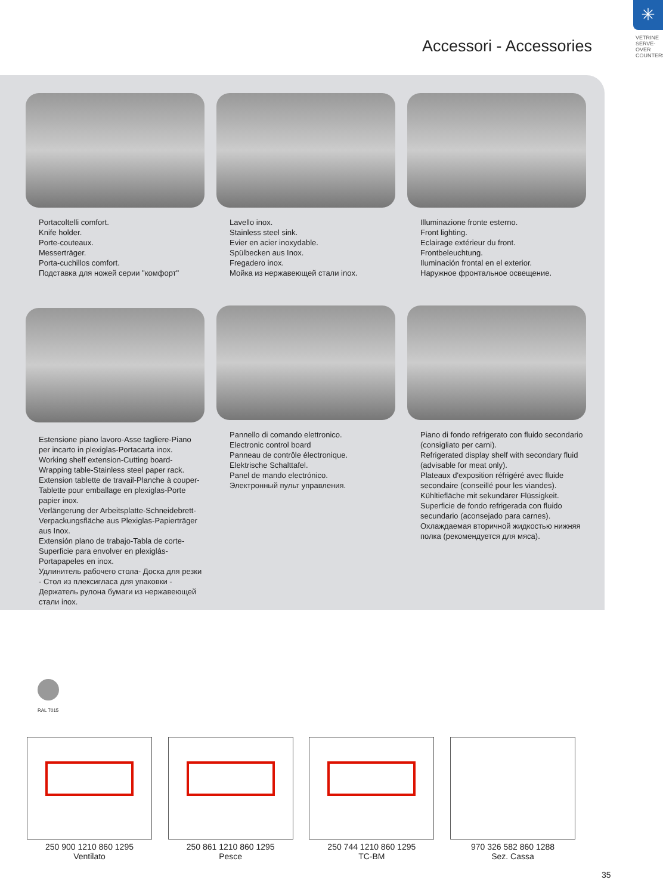✳
VETRINE SERVE-OVER COUNTERS
Accessori - Accessories
Portacoltelli comfort.
Knife holder.
Porte-couteaux.
Messerträger.
Porta-cuchillos comfort.
Подставка для ножей серии "комфорт"
Lavello inox.
Stainless steel sink.
Evier en acier inoxydable.
Spülbecken aus Inox.
Fregadero inox.
Мойка из нержавеющей стали inox.
Illuminazione fronte esterno.
Front lighting.
Eclairage extérieur du front.
Frontbeleuchtung.
Iluminación frontal en el exterior.
Наружное фронтальное освещение.
Estensione piano lavoro-Asse tagliere-Piano per incarto in plexiglas-Portacarta inox.
Working shelf extension-Cutting board-Wrapping table-Stainless steel paper rack.
Extension tablette de travail-Planche à couper-Tablette pour emballage en plexiglas-Porte papier inox.
Verlängerung der Arbeitsplatte-Schneidebrett-Verpackungsfläche aus Plexiglas-Papierträger aus Inox.
Extensión plano de trabajo-Tabla de corte-Superficie para envolver en plexiglás-Portapapeles en inox.
Удлинитель рабочего стола- Доска для резки - Стол из плексигласа для упаковки - Держатель рулона бумаги из нержавеющей стали inox.
Pannello di comando elettronico.
Electronic control board
Panneau de contrôle électronique.
Elektrische Schalttafel.
Panel de mando electrónico.
Электронный пульт управления.
Piano di fondo refrigerato con fluido secondario (consigliato per carni).
Refrigerated display shelf with secondary fluid (advisable for meat only).
Plateaux d'exposition réfrigéré avec fluide secondaire (conseillé pour les viandes).
Kühltiefläche mit sekundärer Flüssigkeit.
Superficie de fondo refrigerada con fluido secundario (aconsejado para carnes).
Охлаждаемая вторичной жидкостью нижняя полка (рекомендуется для мяса).
RAL 7015
250 900 1210 860 1295
Ventilato
250 861 1210 860 1295
Pesce
250 744 1210 860 1295
TC-BM
970 326 582 860 1288
Sez. Cassa
35